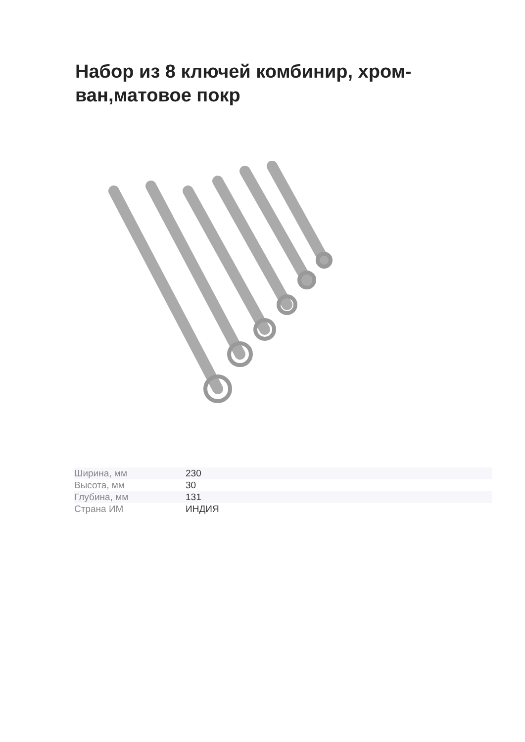Набор из 8 ключей комбинир, хром-ван,матовое покр
| Ширина, мм | 230 |
| Высота, мм | 30 |
| Глубина, мм | 131 |
| Страна ИМ | ИНДИЯ |